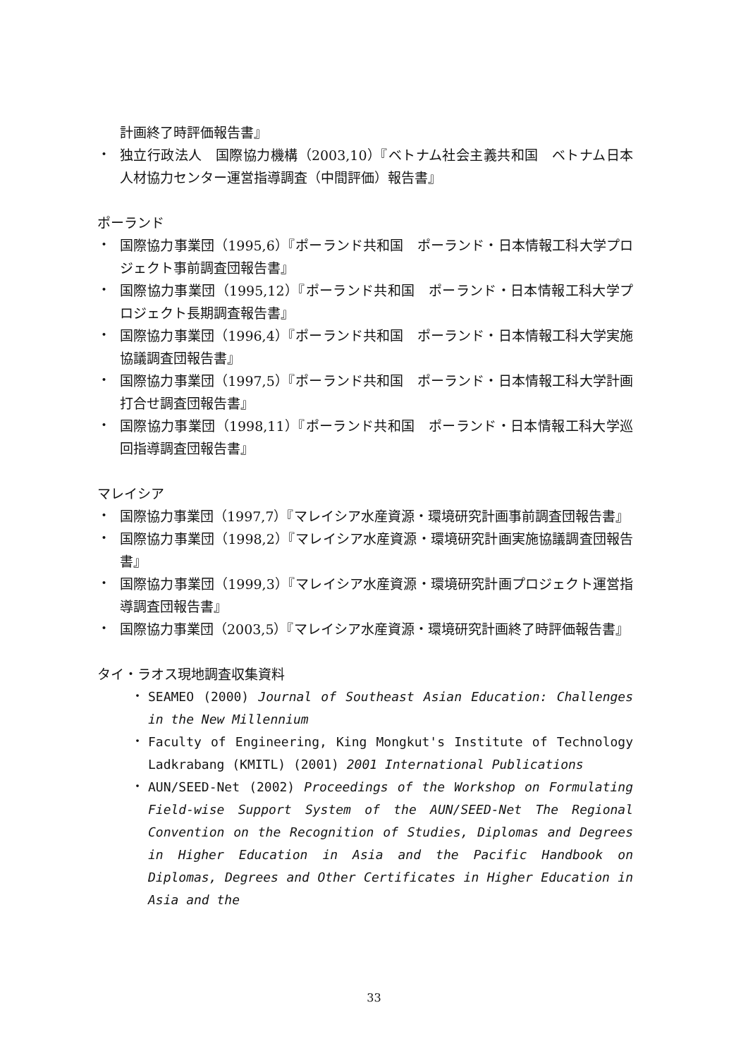計画終了時評価報告書』
・
独立行政法人　国際協力機構（2003,10）『ベトナム社会主義共和国　ベトナム日本人材協力センター運営指導調査（中間評価）報告書』
ポーランド
・
国際協力事業団（1995,6）『ポーランド共和国　ポーランド・日本情報工科大学プロジェクト事前調査団報告書』
・
国際協力事業団（1995,12）『ポーランド共和国　ポーランド・日本情報工科大学プロジェクト長期調査報告書』
・
国際協力事業団（1996,4）『ポーランド共和国　ポーランド・日本情報工科大学実施協議調査団報告書』
・
国際協力事業団（1997,5）『ポーランド共和国　ポーランド・日本情報工科大学計画打合せ調査団報告書』
・
国際協力事業団（1998,11）『ポーランド共和国　ポーランド・日本情報工科大学巡回指導調査団報告書』
マレイシア
・
国際協力事業団（1997,7）『マレイシア水産資源・環境研究計画事前調査団報告書』
・
国際協力事業団（1998,2）『マレイシア水産資源・環境研究計画実施協議調査団報告書』
・
国際協力事業団（1999,3）『マレイシア水産資源・環境研究計画プロジェクト運営指導調査団報告書』
・
国際協力事業団（2003,5）『マレイシア水産資源・環境研究計画終了時評価報告書』
タイ・ラオス現地調査収集資料
・
SEAMEO (2000) Journal of Southeast Asian Education: Challenges in the New Millennium
・
Faculty of Engineering, King Mongkut's Institute of Technology Ladkrabang (KMITL) (2001) 2001 International Publications
・
AUN/SEED-Net (2002) Proceedings of the Workshop on Formulating Field-wise Support System of the AUN/SEED-Net The Regional Convention on the Recognition of Studies, Diplomas and Degrees in Higher Education in Asia and the Pacific Handbook on Diplomas, Degrees and Other Certificates in Higher Education in Asia and the
33